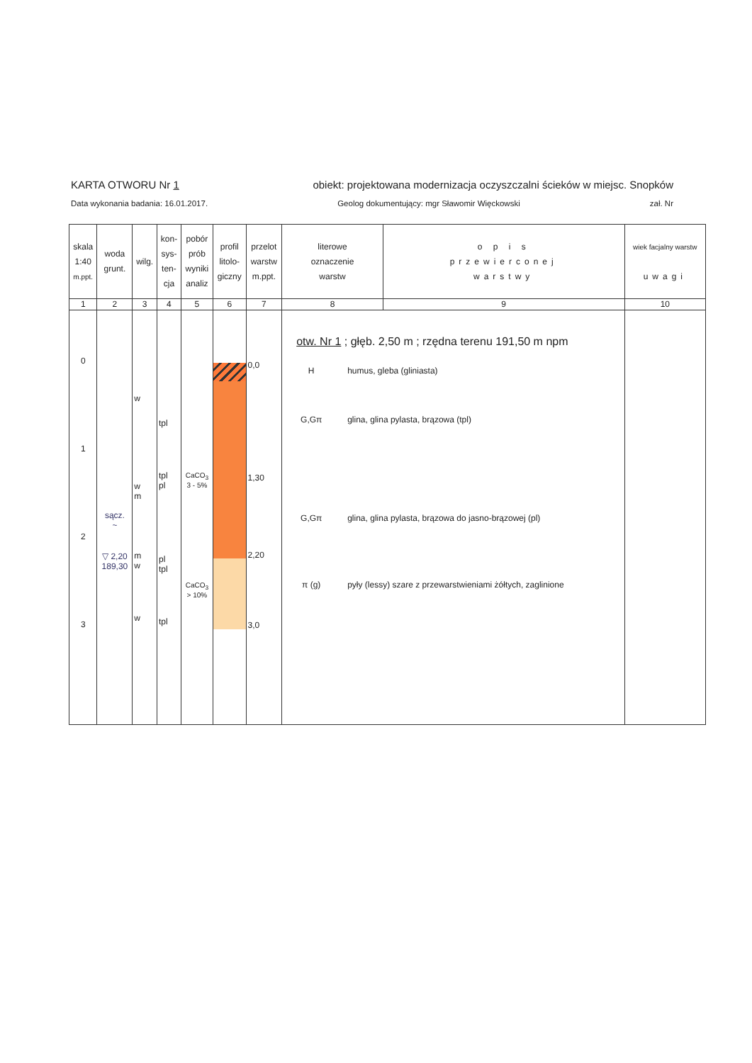KARTA OTWORU Nr 1 obiekt: projektowana modernizacja oczyszczalni ścieków w miejsc. Snopków
Data wykonania badania: 16.01.2017. Geolog dokumentujący: mgr Sławomir Więckowski zał. Nr
| skala 1:40 m.ppt. | woda grunt. | wilg. | kon- sys- ten- cja | pobór prób wyniki analiz | profil litolo- giczny | przelot warstw m.ppt. | literowe oznaczenie warstw | o p i s przewierconej warstwy | wiek facjalny warstw uwagi |
| --- | --- | --- | --- | --- | --- | --- | --- | --- | --- |
| 1 | 2 | 3 | 4 | 5 | 6 | 7 | 8 | 9 | 10 |
| 0 1 2 3 | sącz. ~ ▽ 2,20 189,30 | w w m m w w | tpl tpl pl pl tpl tpl | CaCO<sub>3</sub> 3 - 5% CaCO<sub>3</sub> > 10% | | 0,0 1,30 2,20 3,0 | otw. Nr 1 ; głęb. 2,50 m ; rzędna terenu 191,50 m npm H humus, gleba (gliniasta) G,Gπ glina, glina pylasta, brązowa (tpl) G,Gπ glina, glina pylasta, brązowa do jasno-brązowej (pl) π (g) pyły (lessy) szare z przewarstwieniami żółtych, zaglinione | | |